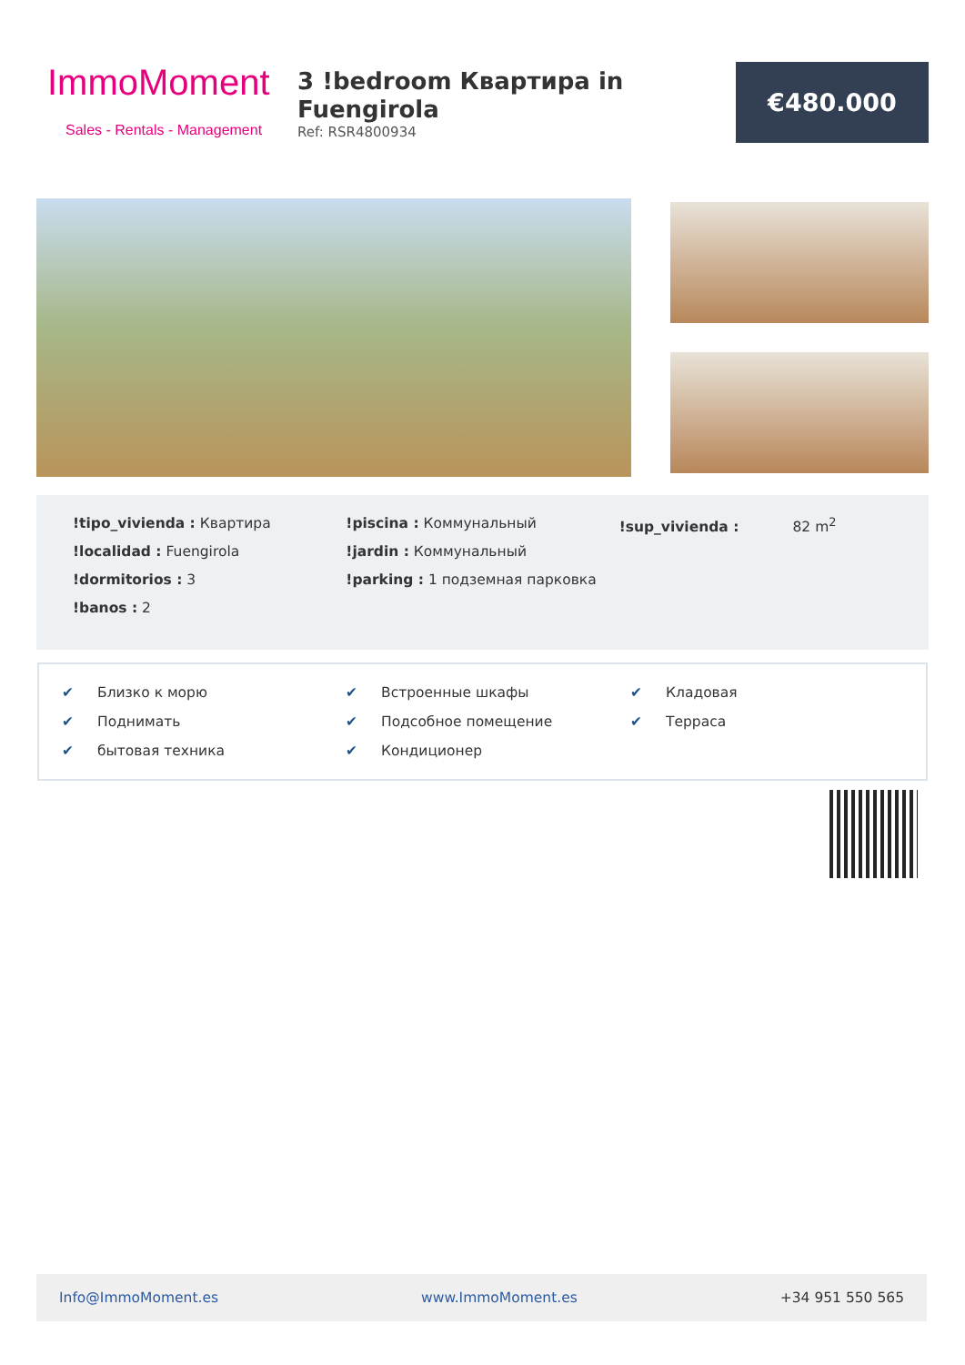ImmoMoment
Sales - Rentals - Management
3 !bedroom Квартира in Fuengirola
Ref: RSR4800934
€480.000
!tipo_vivienda : Квартира
!localidad : Fuengirola
!dormitorios : 3
!banos : 2
!piscina : Коммунальный
!jardin : Коммунальный
!parking : 1 подземная парковка
!sup_vivienda : 82 m<sup>2</sup>
✔ Близко к морю
✔ Встроенные шкафы
✔ Кладовая
✔ Поднимать
✔ Подсобное помещение
✔ Терраса
✔ бытовая техника
✔ Кондиционер
Info@ImmoMoment.es www.ImmoMoment.es +34 951 550 565